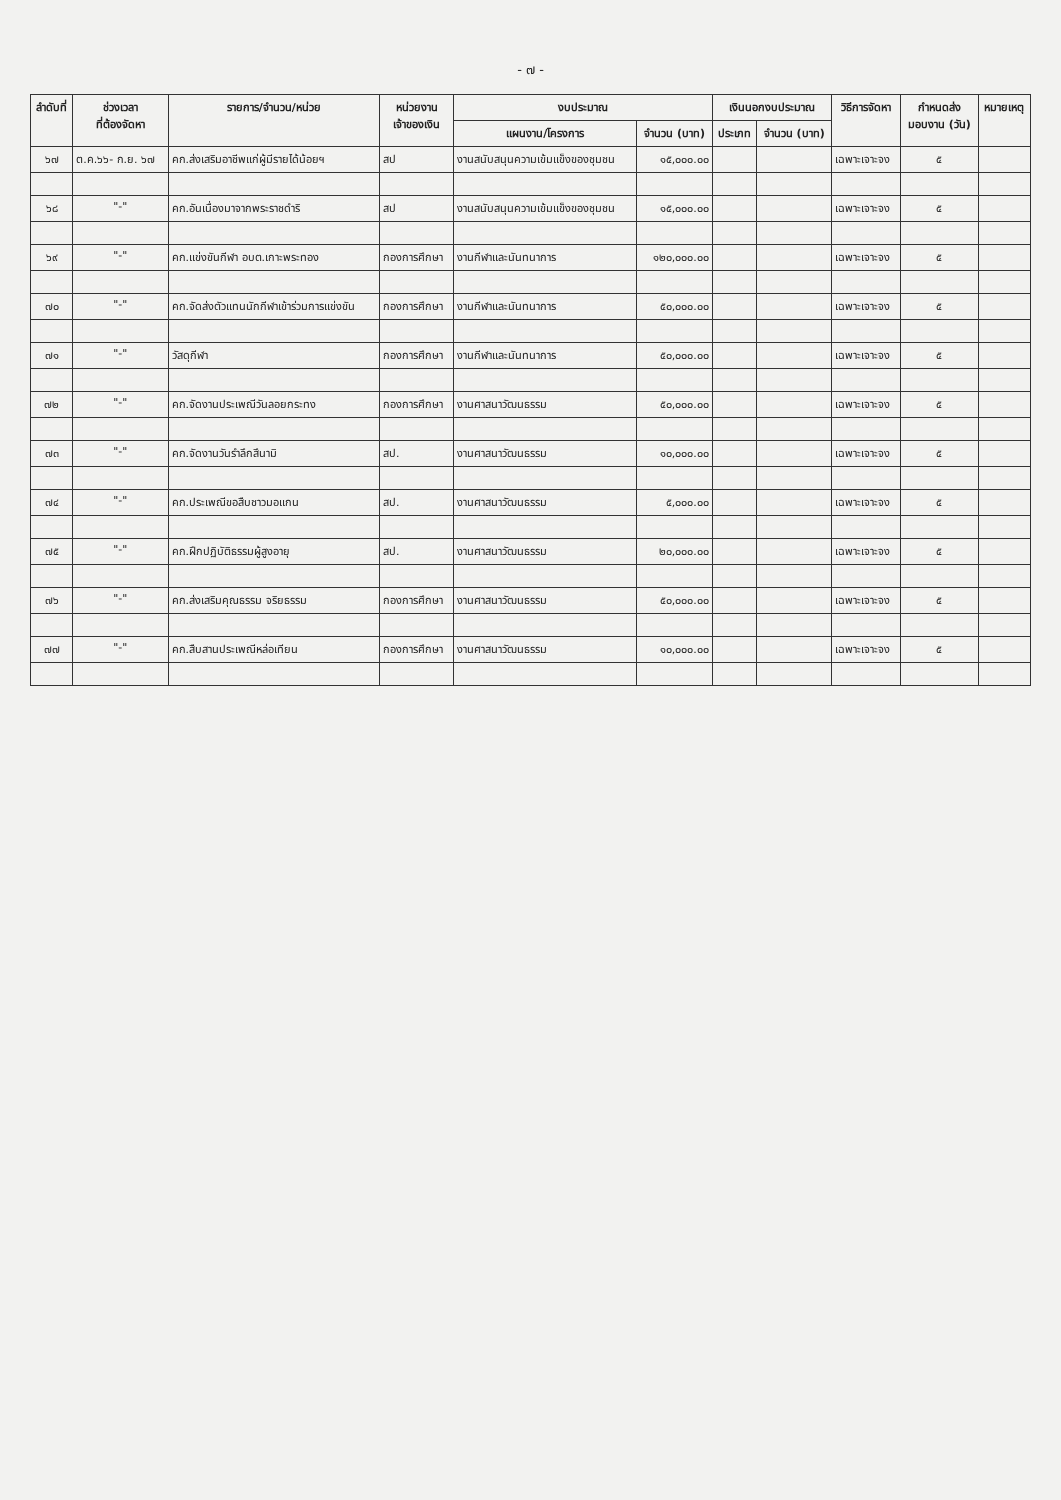- ๗ -
| ลำดับที่ | ช่วงเวลา ที่ต้องจัดหา | รายการ/จำนวน/หน่วย | หน่วยงาน เจ้าของเงิน | งบประมาณ | | เงินนอกงบประมาณ | | วิธีการจัดหา | กำหนดส่ง มอบงาน (วัน) | หมายเหตุ |
| --- | --- | --- | --- | --- | --- | --- | --- | --- | --- | --- |
| | | | | แผนงาน/โครงการ | จำนวน (บาท) | ประเภท | จำนวน (บาท) | | | |
| ๖๗ | ต.ค.๖๖- ก.ย. ๖๗ | คก.ส่งเสริมอาชีพแก่ผู้มีรายได้น้อยฯ | สป | งานสนับสนุนความเข้มแข็งของชุมชน | ๑๕,๐๐๐.๐๐ | | | เฉพาะเจาะจง | ๕ | |
| ๖๘ | "-" | คก.อันเนื่องมาจากพระราชดำริ | สป | งานสนับสนุนความเข้มแข็งของชุมชน | ๑๕,๐๐๐.๐๐ | | | เฉพาะเจาะจง | ๕ | |
| ๖๙ | "-" | คก.แข่งขันกีฬา อบต.เกาะพระทอง | กองการศึกษา | งานกีฬาและนันทนาการ | ๑๒๐,๐๐๐.๐๐ | | | เฉพาะเจาะจง | ๕ | |
| ๗๐ | "-" | คก.จัดส่งตัวแทนนักกีฬาเข้าร่วมการแข่งขัน | กองการศึกษา | งานกีฬาและนันทนาการ | ๕๐,๐๐๐.๐๐ | | | เฉพาะเจาะจง | ๕ | |
| ๗๑ | "-" | วัสดุกีฬา | กองการศึกษา | งานกีฬาและนันทนาการ | ๕๐,๐๐๐.๐๐ | | | เฉพาะเจาะจง | ๕ | |
| ๗๒ | "-" | คก.จัดงานประเพณีวันลอยกระทง | กองการศึกษา | งานศาสนาวัฒนธรรม | ๕๐,๐๐๐.๐๐ | | | เฉพาะเจาะจง | ๕ | |
| ๗๓ | "-" | คก.จัดงานวันรำลึกสึนามิ | สป. | งานศาสนาวัฒนธรรม | ๑๐,๐๐๐.๐๐ | | | เฉพาะเจาะจง | ๕ | |
| ๗๔ | "-" | คก.ประเพณีขอสืบชาวมอแกน | สป. | งานศาสนาวัฒนธรรม | ๕,๐๐๐.๐๐ | | | เฉพาะเจาะจง | ๕ | |
| ๗๕ | "-" | คก.ฝึกปฏิบัติธรรมผู้สูงอายุ | สป. | งานศาสนาวัฒนธรรม | ๒๐,๐๐๐.๐๐ | | | เฉพาะเจาะจง | ๕ | |
| ๗๖ | "-" | คก.ส่งเสริมคุณธรรม จริยธรรม | กองการศึกษา | งานศาสนาวัฒนธรรม | ๕๐,๐๐๐.๐๐ | | | เฉพาะเจาะจง | ๕ | |
| ๗๗ | "-" | คก.สืบสานประเพณีหล่อเทียน | กองการศึกษา | งานศาสนาวัฒนธรรม | ๑๐,๐๐๐.๐๐ | | | เฉพาะเจาะจง | ๕ | |